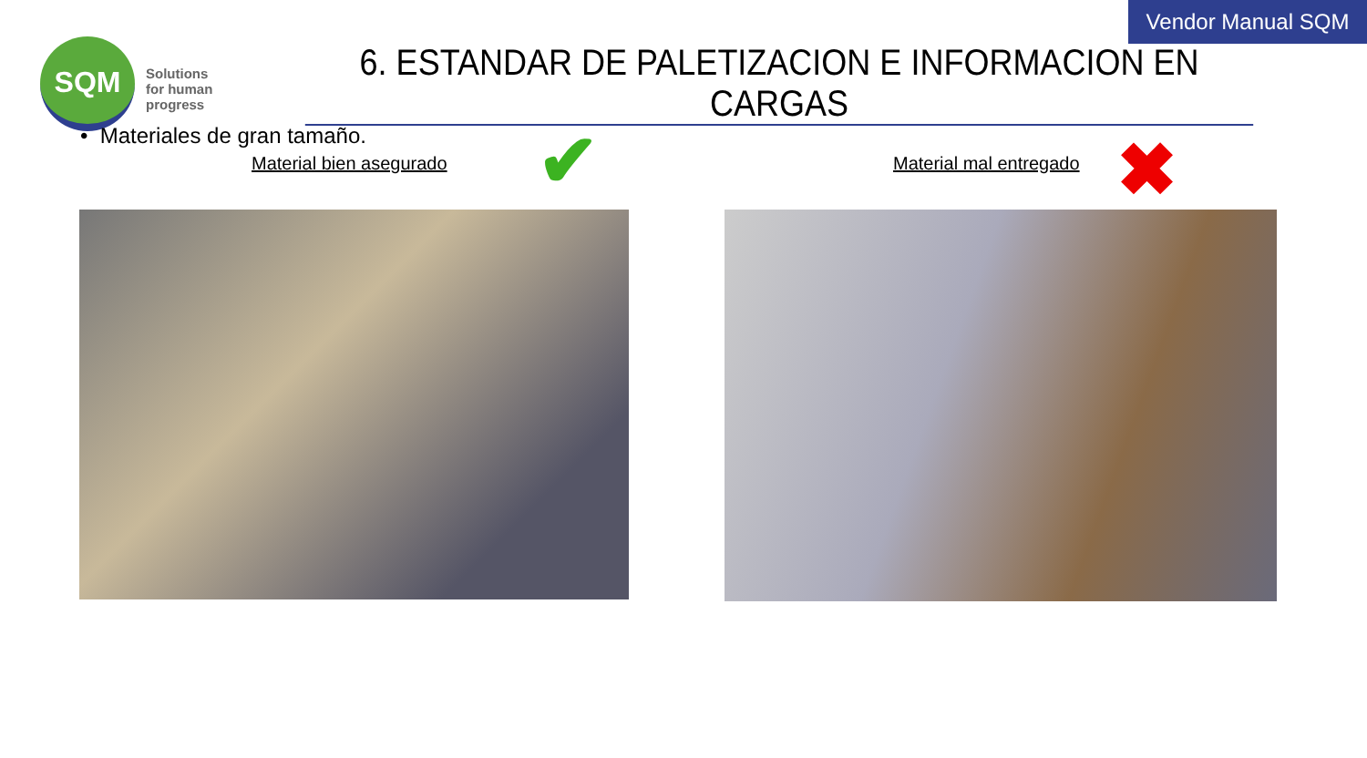Vendor Manual SQM
SQM
Solutions
for human
progress
6. ESTANDAR DE PALETIZACION E INFORMACION EN CARGAS
• Materiales de gran tamaño.
Material bien asegurado ✔ Material mal entregado ✖